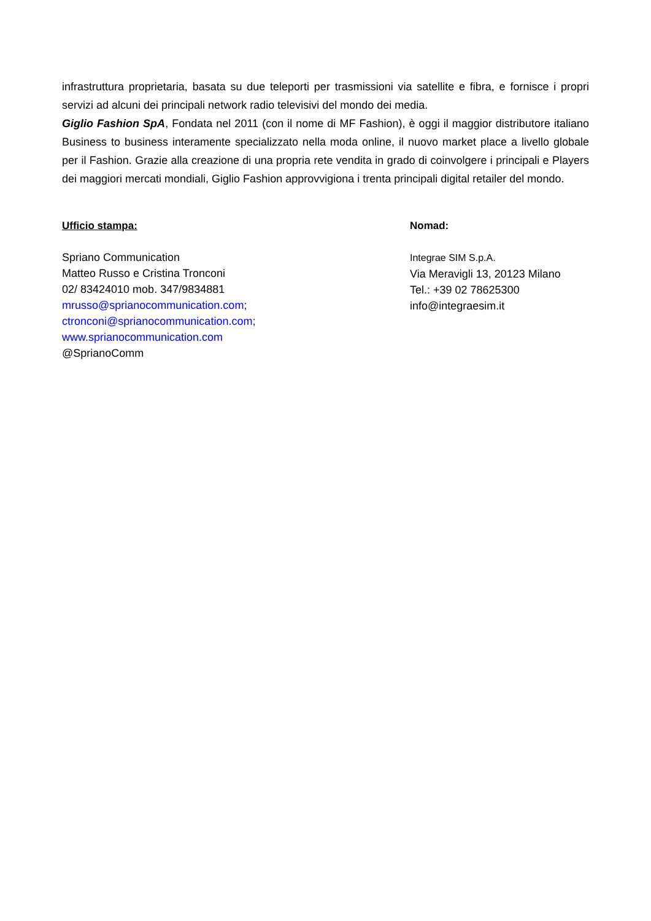infrastruttura proprietaria, basata su due teleporti per trasmissioni via satellite e fibra, e fornisce i propri servizi ad alcuni dei principali network radio televisivi del mondo dei media.
Giglio Fashion SpA, Fondata nel 2011 (con il nome di MF Fashion), è oggi il maggior distributore italiano Business to business interamente specializzato nella moda online, il nuovo market place a livello globale per il Fashion. Grazie alla creazione di una propria rete vendita in grado di coinvolgere i principali e Players dei maggiori mercati mondiali, Giglio Fashion approvvigiona i trenta principali digital retailer del mondo.
Ufficio stampa:
Spriano Communication
Matteo Russo e Cristina Tronconi
02/ 83424010 mob. 347/9834881
mrusso@sprianocommunication.com;
ctronconi@sprianocommunication.com;
www.sprianocommunication.com
@SprianoComm
Nomad:
Integrae SIM S.p.A.
Via Meravigli 13, 20123 Milano
Tel.: +39 02 78625300
info@integraesim.it